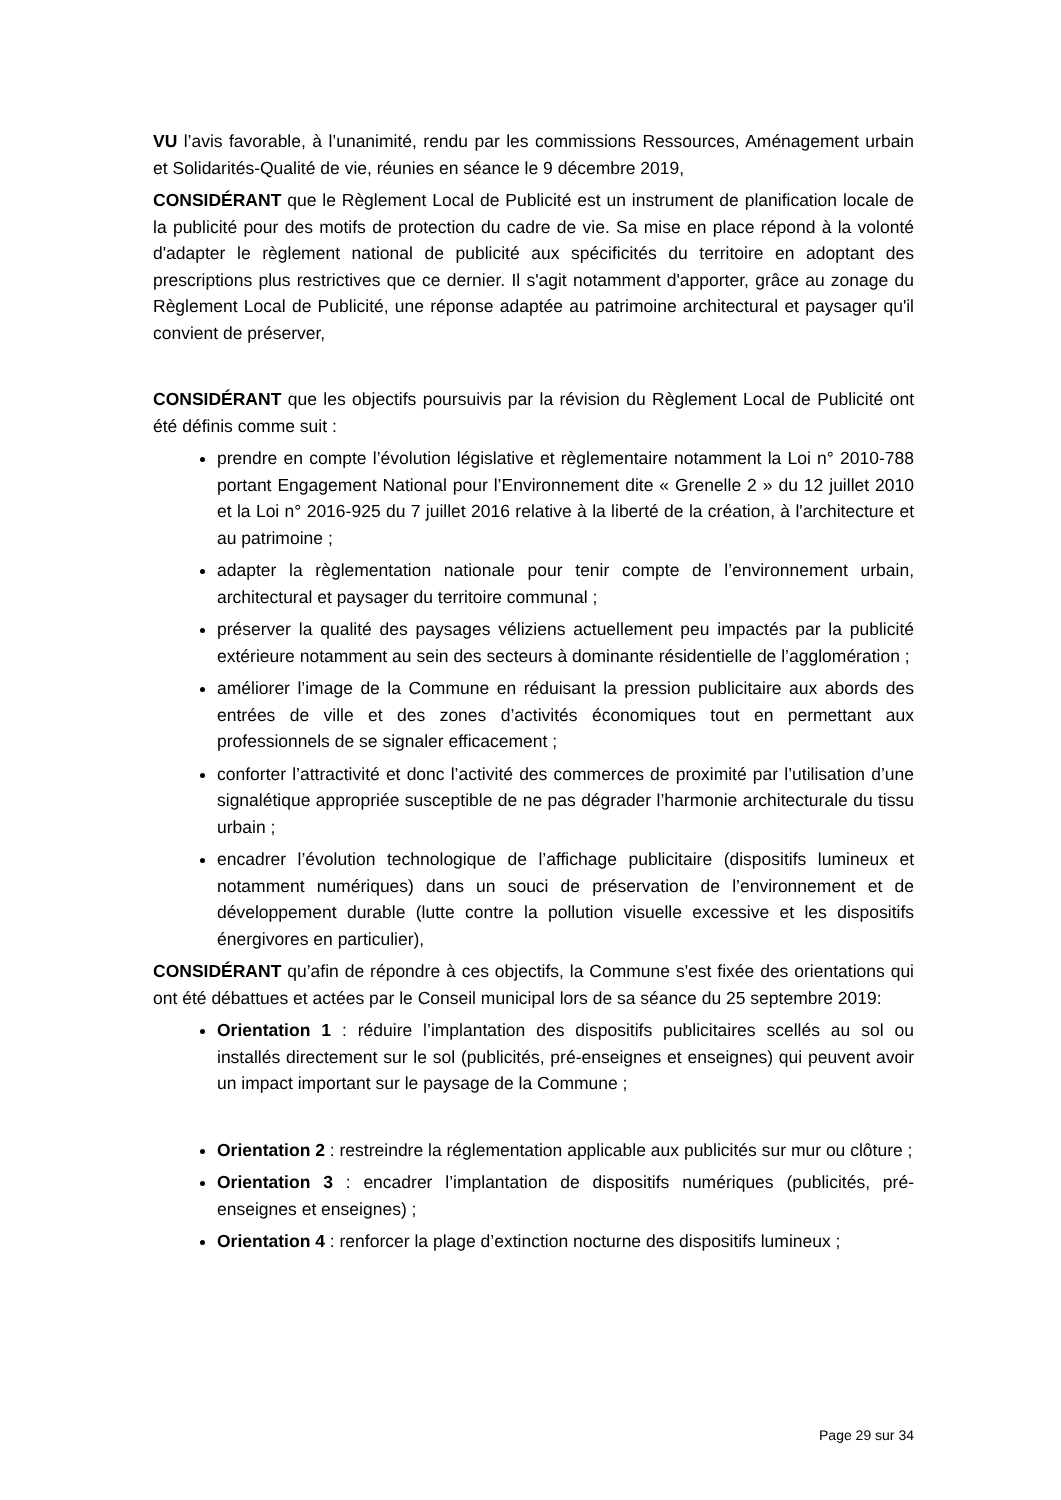VU l’avis favorable, à l’unanimité, rendu par les commissions Ressources, Aménagement urbain et Solidarités-Qualité de vie, réunies en séance le 9 décembre 2019,
CONSIDÉRANT que le Règlement Local de Publicité est un instrument de planification locale de la publicité pour des motifs de protection du cadre de vie. Sa mise en place répond à la volonté d'adapter le règlement national de publicité aux spécificités du territoire en adoptant des prescriptions plus restrictives que ce dernier. Il s'agit notamment d'apporter, grâce au zonage du Règlement Local de Publicité, une réponse adaptée au patrimoine architectural et paysager qu'il convient de préserver,
CONSIDÉRANT que les objectifs poursuivis par la révision du Règlement Local de Publicité ont été définis comme suit :
prendre en compte l’évolution législative et règlementaire notamment la Loi n° 2010-788 portant Engagement National pour l’Environnement dite « Grenelle 2 » du 12 juillet 2010 et la Loi n° 2016-925 du 7 juillet 2016 relative à la liberté de la création, à l'architecture et au patrimoine ;
adapter la règlementation nationale pour tenir compte de l’environnement urbain, architectural et paysager du territoire communal ;
préserver la qualité des paysages véliziens actuellement peu impactés par la publicité extérieure notamment au sein des secteurs à dominante résidentielle de l’agglomération ;
améliorer l’image de la Commune en réduisant la pression publicitaire aux abords des entrées de ville et des zones d’activités économiques tout en permettant aux professionnels de se signaler efficacement ;
conforter l’attractivité et donc l’activité des commerces de proximité par l’utilisation d’une signalétique appropriée susceptible de ne pas dégrader l’harmonie architecturale du tissu urbain ;
encadrer l’évolution technologique de l’affichage publicitaire (dispositifs lumineux et notamment numériques) dans un souci de préservation de l’environnement et de développement durable (lutte contre la pollution visuelle excessive et les dispositifs énergivores en particulier),
CONSIDÉRANT qu’afin de répondre à ces objectifs, la Commune s'est fixée des orientations qui ont été débattues et actées par le Conseil municipal lors de sa séance du 25 septembre 2019:
Orientation 1 : réduire l’implantation des dispositifs publicitaires scellés au sol ou installés directement sur le sol (publicités, pré-enseignes et enseignes) qui peuvent avoir un impact important sur le paysage de la Commune ;
Orientation 2 : restreindre la réglementation applicable aux publicités sur mur ou clôture ;
Orientation 3 : encadrer l’implantation de dispositifs numériques (publicités, pré-enseignes et enseignes) ;
Orientation 4 : renforcer la plage d’extinction nocturne des dispositifs lumineux ;
Page 29 sur 34